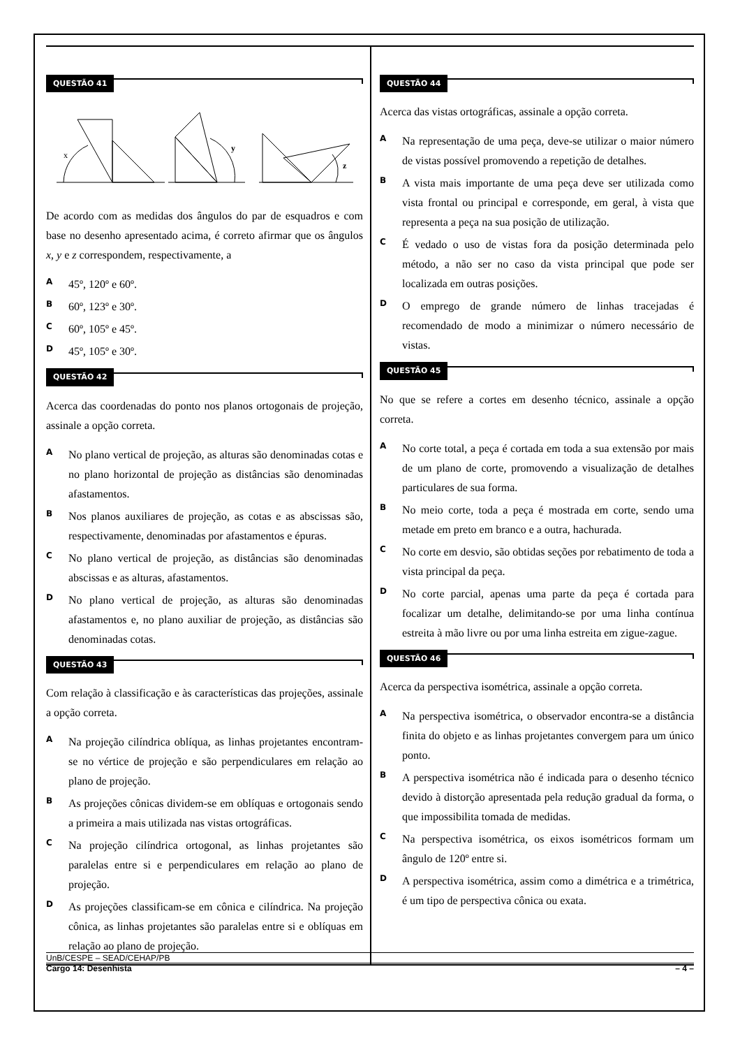QUESTÃO 41
x
y
z
De acordo com as medidas dos ângulos do par de esquadros e com base no desenho apresentado acima, é correto afirmar que os ângulos x, y e z correspondem, respectivamente, a
A
45º, 120º e 60º.
B
60º, 123º e 30º.
C
60º, 105º e 45º.
D
45º, 105º e 30º.
QUESTÃO 42
Acerca das coordenadas do ponto nos planos ortogonais de projeção, assinale a opção correta.
A
No plano vertical de projeção, as alturas são denominadas cotas e no plano horizontal de projeção as distâncias são denominadas afastamentos.
B
Nos planos auxiliares de projeção, as cotas e as abscissas são, respectivamente, denominadas por afastamentos e épuras.
C
No plano vertical de projeção, as distâncias são denominadas abscissas e as alturas, afastamentos.
D
No plano vertical de projeção, as alturas são denominadas afastamentos e, no plano auxiliar de projeção, as distâncias são denominadas cotas.
QUESTÃO 43
Com relação à classificação e às características das projeções, assinale a opção correta.
A
Na projeção cilíndrica oblíqua, as linhas projetantes encontram-se no vértice de projeção e são perpendiculares em relação ao plano de projeção.
B
As projeções cônicas dividem-se em oblíquas e ortogonais sendo a primeira a mais utilizada nas vistas ortográficas.
C
Na projeção cilíndrica ortogonal, as linhas projetantes são paralelas entre si e perpendiculares em relação ao plano de projeção.
D
As projeções classificam-se em cônica e cilíndrica. Na projeção cônica, as linhas projetantes são paralelas entre si e oblíquas em relação ao plano de projeção.
QUESTÃO 44
Acerca das vistas ortográficas, assinale a opção correta.
A
Na representação de uma peça, deve-se utilizar o maior número de vistas possível promovendo a repetição de detalhes.
B
A vista mais importante de uma peça deve ser utilizada como vista frontal ou principal e corresponde, em geral, à vista que representa a peça na sua posição de utilização.
C
É vedado o uso de vistas fora da posição determinada pelo método, a não ser no caso da vista principal que pode ser localizada em outras posições.
D
O emprego de grande número de linhas tracejadas é recomendado de modo a minimizar o número necessário de vistas.
QUESTÃO 45
No que se refere a cortes em desenho técnico, assinale a opção correta.
A
No corte total, a peça é cortada em toda a sua extensão por mais de um plano de corte, promovendo a visualização de detalhes particulares de sua forma.
B
No meio corte, toda a peça é mostrada em corte, sendo uma metade em preto em branco e a outra, hachurada.
C
No corte em desvio, são obtidas seções por rebatimento de toda a vista principal da peça.
D
No corte parcial, apenas uma parte da peça é cortada para focalizar um detalhe, delimitando-se por uma linha contínua estreita à mão livre ou por uma linha estreita em zigue-zague.
QUESTÃO 46
Acerca da perspectiva isométrica, assinale a opção correta.
A
Na perspectiva isométrica, o observador encontra-se a distância finita do objeto e as linhas projetantes convergem para um único ponto.
B
A perspectiva isométrica não é indicada para o desenho técnico devido à distorção apresentada pela redução gradual da forma, o que impossibilita tomada de medidas.
C
Na perspectiva isométrica, os eixos isométricos formam um ângulo de 120º entre si.
D
A perspectiva isométrica, assim como a dimétrica e a trimétrica, é um tipo de perspectiva cônica ou exata.
UnB/CESPE – SEAD/CEHAP/PB
Cargo 14: Desenhista – 4 –